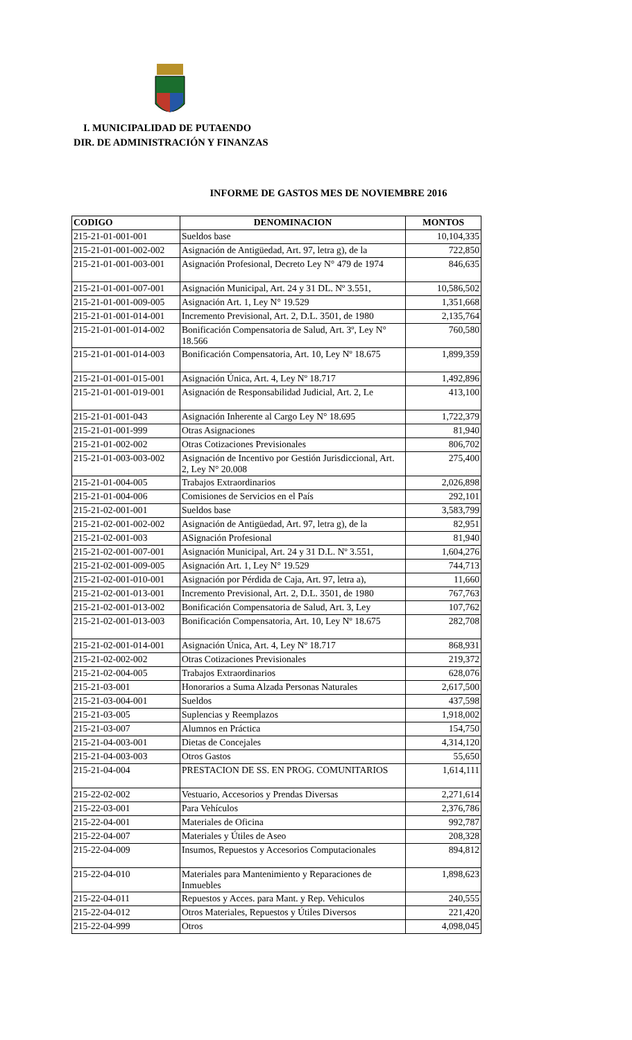I. MUNICIPALIDAD DE PUTAENDO
DIR. DE ADMINISTRACIÓN Y FINANZAS
INFORME DE GASTOS MES DE NOVIEMBRE 2016
| CODIGO | DENOMINACION | MONTOS |
| --- | --- | --- |
| 215-21-01-001-001 | Sueldos base | 10,104,335 |
| 215-21-01-001-002-002 | Asignación de Antigüedad, Art. 97, letra g), de la | 722,850 |
| 215-21-01-001-003-001 | Asignación Profesional, Decreto Ley N° 479 de 1974 | 846,635 |
| 215-21-01-001-007-001 | Asignación Municipal, Art. 24 y 31 DL. Nº 3.551, | 10,586,502 |
| 215-21-01-001-009-005 | Asignación Art. 1, Ley N° 19.529 | 1,351,668 |
| 215-21-01-001-014-001 | Incremento Previsional, Art. 2, D.L. 3501, de 1980 | 2,135,764 |
| 215-21-01-001-014-002 | Bonificación Compensatoria de Salud, Art. 3º, Ley N° 18.566 | 760,580 |
| 215-21-01-001-014-003 | Bonificación Compensatoria, Art. 10, Ley Nº 18.675 | 1,899,359 |
| 215-21-01-001-015-001 | Asignación Única, Art. 4, Ley Nº 18.717 | 1,492,896 |
| 215-21-01-001-019-001 | Asignación de Responsabilidad Judicial, Art. 2, Le | 413,100 |
| 215-21-01-001-043 | Asignación Inherente al Cargo Ley N° 18.695 | 1,722,379 |
| 215-21-01-001-999 | Otras Asignaciones | 81,940 |
| 215-21-01-002-002 | Otras Cotizaciones Previsionales | 806,702 |
| 215-21-01-003-003-002 | Asignación de Incentivo por Gestión Jurisdiccional, Art. 2, Ley N° 20.008 | 275,400 |
| 215-21-01-004-005 | Trabajos Extraordinarios | 2,026,898 |
| 215-21-01-004-006 | Comisiones de Servicios en el País | 292,101 |
| 215-21-02-001-001 | Sueldos base | 3,583,799 |
| 215-21-02-001-002-002 | Asignación de Antigüedad, Art. 97, letra g), de la | 82,951 |
| 215-21-02-001-003 | ASignación Profesional | 81,940 |
| 215-21-02-001-007-001 | Asignación Municipal, Art. 24 y 31 D.L. Nº 3.551, | 1,604,276 |
| 215-21-02-001-009-005 | Asignación Art. 1, Ley N° 19.529 | 744,713 |
| 215-21-02-001-010-001 | Asignación por Pérdida de Caja, Art. 97, letra a), | 11,660 |
| 215-21-02-001-013-001 | Incremento Previsional, Art. 2, D.L. 3501, de 1980 | 767,763 |
| 215-21-02-001-013-002 | Bonificación Compensatoria de Salud, Art. 3, Ley | 107,762 |
| 215-21-02-001-013-003 | Bonificación Compensatoria, Art. 10, Ley Nº 18.675 | 282,708 |
| 215-21-02-001-014-001 | Asignación Única, Art. 4, Ley Nº 18.717 | 868,931 |
| 215-21-02-002-002 | Otras Cotizaciones Previsionales | 219,372 |
| 215-21-02-004-005 | Trabajos Extraordinarios | 628,076 |
| 215-21-03-001 | Honorarios a Suma Alzada Personas Naturales | 2,617,500 |
| 215-21-03-004-001 | Sueldos | 437,598 |
| 215-21-03-005 | Suplencias y Reemplazos | 1,918,002 |
| 215-21-03-007 | Alumnos en Práctica | 154,750 |
| 215-21-04-003-001 | Dietas de Concejales | 4,314,120 |
| 215-21-04-003-003 | Otros Gastos | 55,650 |
| 215-21-04-004 | PRESTACION DE SS. EN PROG. COMUNITARIOS | 1,614,111 |
| 215-22-02-002 | Vestuario, Accesorios y Prendas Diversas | 2,271,614 |
| 215-22-03-001 | Para Vehículos | 2,376,786 |
| 215-22-04-001 | Materiales de Oficina | 992,787 |
| 215-22-04-007 | Materiales y Útiles de Aseo | 208,328 |
| 215-22-04-009 | Insumos, Repuestos y Accesorios Computacionales | 894,812 |
| 215-22-04-010 | Materiales para Mantenimiento y Reparaciones de Inmuebles | 1,898,623 |
| 215-22-04-011 | Repuestos y Acces. para Mant. y Rep. Vehiculos | 240,555 |
| 215-22-04-012 | Otros Materiales, Repuestos y Útiles Diversos | 221,420 |
| 215-22-04-999 | Otros | 4,098,045 |